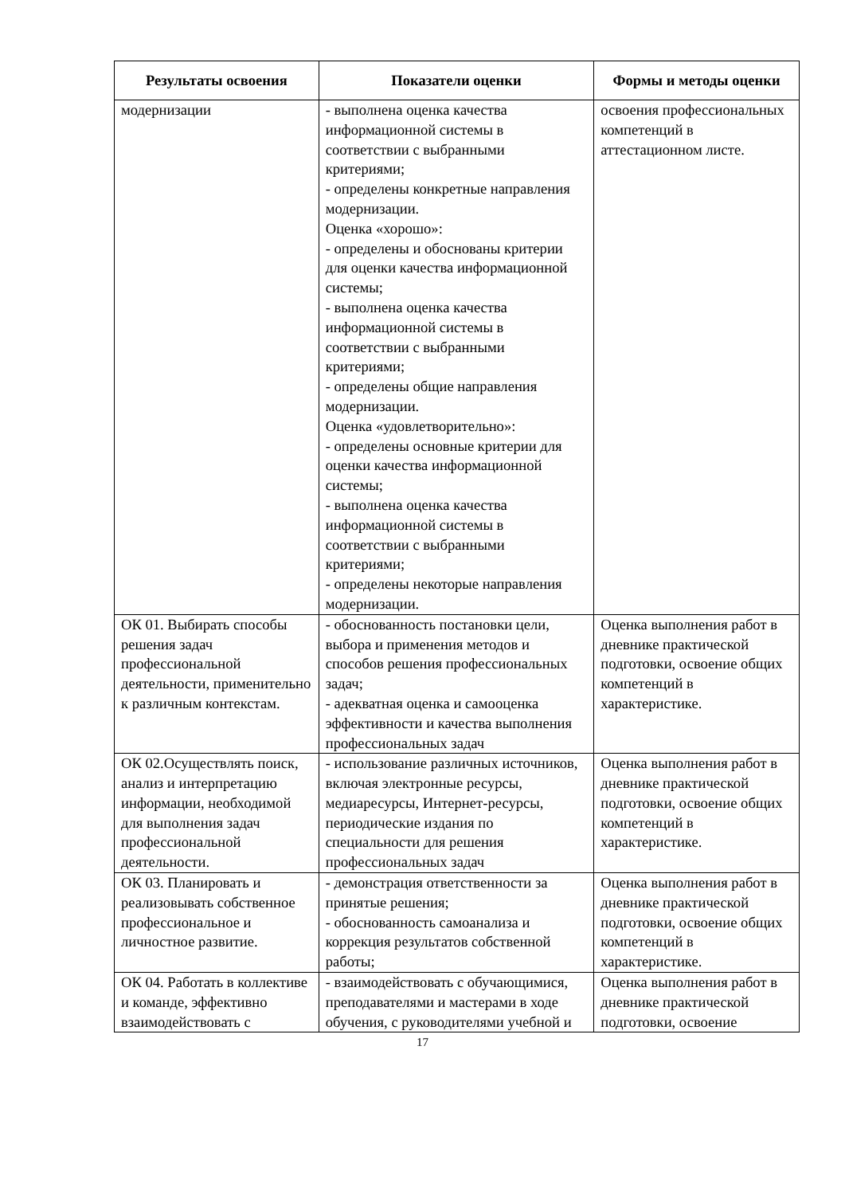| Результаты освоения | Показатели оценки | Формы и методы оценки |
| --- | --- | --- |
| модернизации | - выполнена оценка качества информационной системы в соответствии с выбранными критериями; - определены конкретные направления модернизации. Оценка «хорошо»: - определены и обоснованы критерии для оценки качества информационной системы; - выполнена оценка качества информационной системы в соответствии с выбранными критериями; - определены общие направления модернизации. Оценка «удовлетворительно»: - определены основные критерии для оценки качества информационной системы; - выполнена оценка качества информационной системы в соответствии с выбранными критериями; - определены некоторые направления модернизации. | освоения профессиональных компетенций в аттестационном листе. |
| ОК 01. Выбирать способы решения задач профессиональной деятельности, применительно к различным контекстам. | - обоснованность постановки цели, выбора и применения методов и способов решения профессиональных задач; - адекватная оценка и самооценка эффективности и качества выполнения профессиональных задач | Оценка выполнения работ в дневнике практической подготовки, освоение общих компетенций в характеристике. |
| ОК 02.Осуществлять поиск, анализ и интерпретацию информации, необходимой для выполнения задач профессиональной деятельности. | - использование различных источников, включая электронные ресурсы, медиаресурсы, Интернет-ресурсы, периодические издания по специальности для решения профессиональных задач | Оценка выполнения работ в дневнике практической подготовки, освоение общих компетенций в характеристике. |
| ОК 03. Планировать и реализовывать собственное профессиональное и личностное развитие. | - демонстрация ответственности за принятые решения; - обоснованность самоанализа и коррекция результатов собственной работы; | Оценка выполнения работ в дневнике практической подготовки, освоение общих компетенций в характеристике. |
| ОК 04. Работать в коллективе и команде, эффективно взаимодействовать с | - взаимодействовать с обучающимися, преподавателями и мастерами в ходе обучения, с руководителями учебной и | Оценка выполнения работ в дневнике практической подготовки, освоение |
17